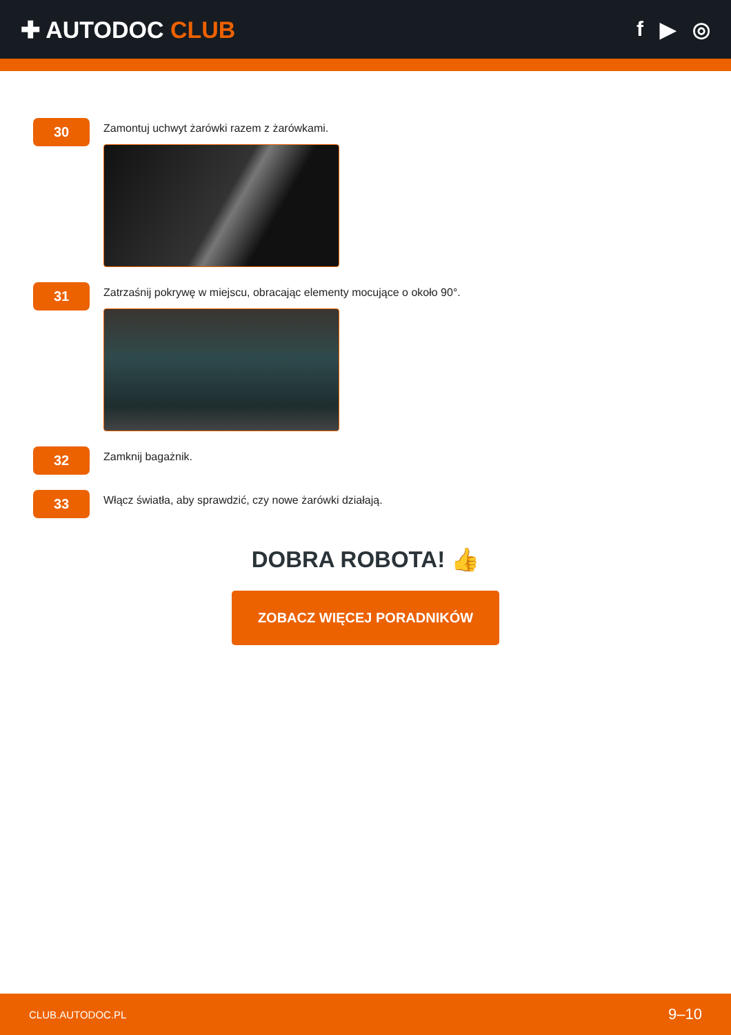✚ AUTODOC CLUB f ▶ ◎
30
Zamontuj uchwyt żarówki razem z żarówkami.
31
Zatrzaśnij pokrywę w miejscu, obracając elementy mocujące o około 90°.
32
Zamknij bagażnik.
33
Włącz światła, aby sprawdzić, czy nowe żarówki działają.
DOBRA ROBOTA! 👍
ZOBACZ WIĘCEJ PORADNIKÓW
CLUB.AUTODOC.PL 9–10